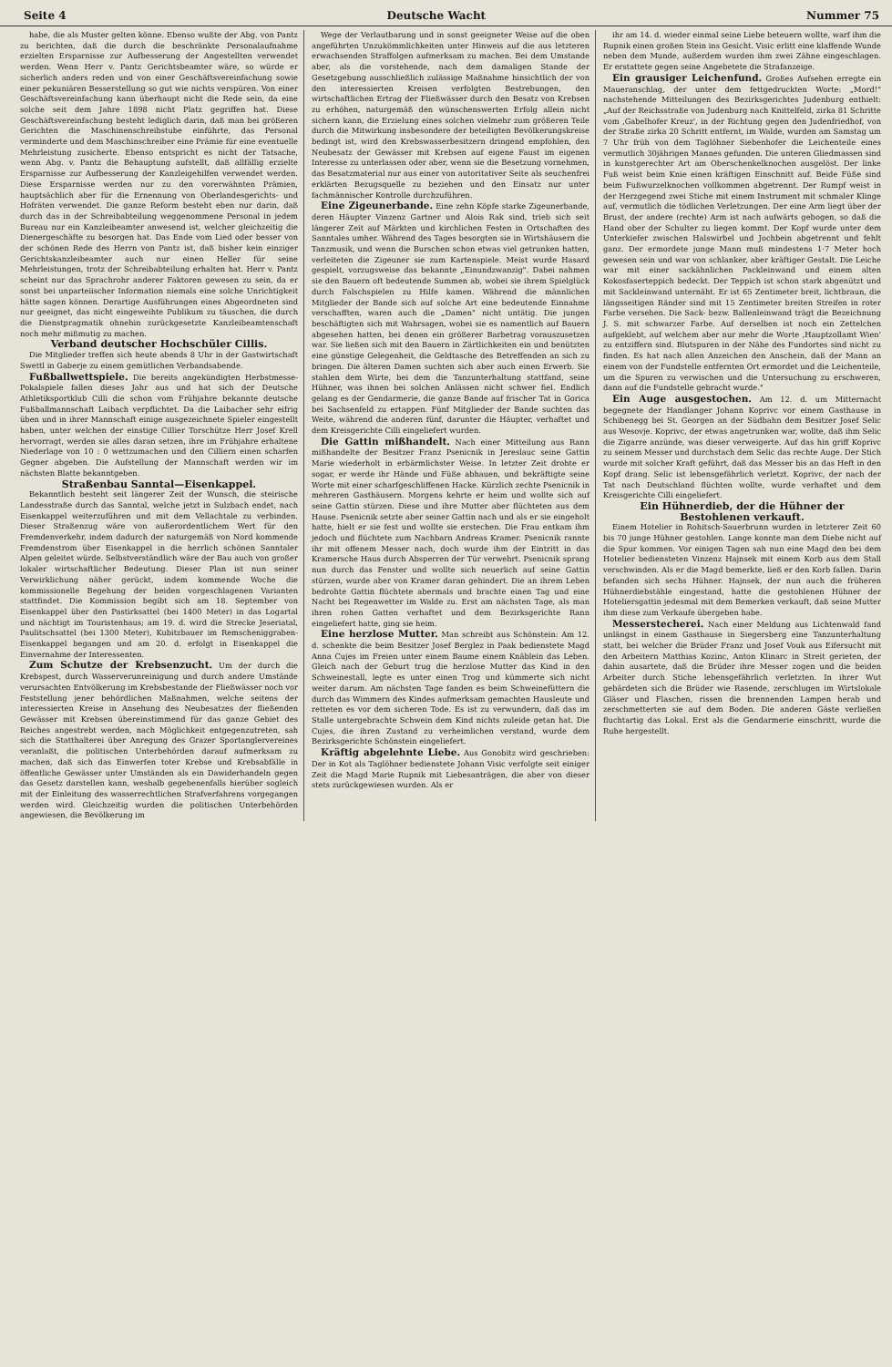Seite 4 Deutsche Wacht Nummer 75
habe, die als Muster gelten könne. Ebenso wußte der Abg. von Pantz zu berichten, daß die durch die beschränkte Personalaufnahme erzielten Ersparnisse zur Aufbesserung der Angestellten verwendet werden. Wenn Herr v. Pantz Gerichtsbeamter wäre, so würde er sicherlich anders reden und von einer Geschäftsvereinfachung sowie einer pekuniären Besserstellung so gut wie nichts verspüren. Von einer Geschäftsvereinfachung kann überhaupt nicht die Rede sein, da eine solche seit dem Jahre 1898 nicht Platz gegriffen hat. Diese Geschäftsvereinfachung besteht lediglich darin, daß man bei größeren Gerichten die Maschinenschreibstube einführte, das Personal verminderte und dem Maschinschreiber eine Prämie für eine eventuelle Mehrleistung zusicherte. Ebenso entspricht es nicht der Tatsache, wenn Abg. v. Pantz die Behauptung aufstellt, daß allfällig erzielte Ersparnisse zur Aufbesserung der Kanzleigehilfen verwendet werden. Diese Ersparnisse werden nur zu den vorerwähnten Prämien, hauptsächlich aber für die Ernennung von Oberlandesgerichts- und Hofräten verwendet. Die ganze Reform besteht eben nur darin, daß durch das in der Schreibabteilung weggenommene Personal in jedem Bureau nur ein Kanzleibeamter anwesend ist, welcher gleichzeitig die Dienergeschäfte zu besorgen hat. Das Ende vom Lied oder besser von der schönen Rede des Herrn von Pantz ist, daß bisher kein einziger Gerichtskanzleibeamter auch nur einen Heller für seine Mehrleistungen, trotz der Schreibabteilung erhalten hat. Herr v. Pantz scheint nur das Sprachrohr anderer Faktoren gewesen zu sein, da er sonst bei unparteiischer Information niemals eine solche Unrichtigkeit hätte sagen können. Derartige Ausführungen eines Abgeordneten sind nur geeignet, das nicht eingeweihte Publikum zu täuschen, die durch die Dienstpragmatik ohnehin zurückgesetzte Kanzleibeamtenschaft noch mehr mißmutig zu machen.
Verband deutscher Hochschüler Cillis.
Die Mitglieder treffen sich heute abends 8 Uhr in der Gastwirtschaft Swettl in Gaberje zu einem gemütlichen Verbandsabende.
Fußballwettspiele. Die bereits angekündigten Herbstmesse-Pokalspiele fallen dieses Jahr aus und hat sich der Deutsche Athletiksportklub Cilli die schon vom Frühjahre bekannte deutsche Fußballmannschaft Laibach verpflichtet. Da die Laibacher sehr eifrig üben und in ihrer Mannschaft einige ausgezeichnete Spieler eingestellt haben, unter welchen der einstige Cillier Torschütze Herr Josef Krell hervorragt, werden sie alles daran setzen, ihre im Frühjahre erhaltene Niederlage von 10 : 0 wettzumachen und den Cilliern einen scharfen Gegner abgeben. Die Aufstellung der Mannschaft werden wir im nächsten Blatte bekanntgeben.
Straßenbau Sanntal—Eisenkappel.
Bekanntlich besteht seit längerer Zeit der Wunsch, die steirische Landesstraße durch das Sanntal, welche jetzt in Sulzbach endet, nach Eisenkappel weiterzuführen und mit dem Vellachtale zu verbinden. Dieser Straßenzug wäre von außerordentlichem Wert für den Fremdenverkehr, indem dadurch der naturgemäß von Nord kommende Fremdenstrom über Eisenkappel in die herrlich schönen Sanntaler Alpen geleitet würde. Selbstverständlich wäre der Bau auch von großer lokaler wirtschaftlicher Bedeutung. Dieser Plan ist nun seiner Verwirklichung näher gerückt, indem kommende Woche die kommissionelle Begehung der beiden vorgeschlagenen Varianten stattfindet. Die Kommission begibt sich am 18. September von Eisenkappel über den Pastirksattel (bei 1400 Meter) in das Logartal und nächtigt im Touristenhaus; am 19. d. wird die Strecke Jeseriatal, Paulitschsattel (bei 1300 Meter), Kubitzbauer im Remscheniggraben-Eisenkappel begangen und am 20. d. erfolgt in Eisenkappel die Einvernahme der Interessenten.
Zum Schutze der Krebsenzucht. Um der durch die Krebspest, durch Wasserverunreinigung und durch andere Umstände verursachten Entvölkerung im Krebsbestande der Fließwässer noch vor Feststellung jener behördlichen Maßnahmen, welche seitens der interessierten Kreise in Ansehung des Neubesatzes der fließenden Gewässer mit Krebsen übereinstimmend für das ganze Gebiet des Reiches angestrebt werden, nach Möglichkeit entgegenzutreten, sah sich die Statthalterei über Anregung des Grazer Sportanglervereines veranlaßt, die politischen Unterbehörden darauf aufmerksam zu machen, daß sich das Einwerfen toter Krebse und Krebsabfälle in öffentliche Gewässer unter Umständen als ein Dawiderhandeln gegen das Gesetz darstellen kann, weshalb gegebenenfalls hierüber sogleich mit der Einleitung des wasserrechtlichen Strafverfahrens vorgegangen werden wird. Gleichzeitig wurden die politischen Unterbehörden angewiesen, die Bevölkerung im
Wege der Verlautbarung und in sonst geeigneter Weise auf die oben angeführten Unzukömmlichkeiten unter Hinweis auf die aus letzteren erwachsenden Straffolgen aufmerksam zu machen. Bei dem Umstande aber, als die vorstehende, nach dem damaligen Stande der Gesetzgebung ausschließlich zulässige Maßnahme hinsichtlich der von den interessierten Kreisen verfolgten Bestrebungen, den wirtschaftlichen Ertrag der Fließwässer durch den Besatz von Krebsen zu erhöhen, naturgemäß den wünschenswerten Erfolg allein nicht sichern kann, die Erzielung eines solchen vielmehr zum größeren Teile durch die Mitwirkung insbesondere der beteiligten Bevölkerungskreise bedingt ist, wird den Krebswasserbesitzern dringend empfohlen, den Neubesatz der Gewässer mit Krebsen auf eigene Faust im eigenen Interesse zu unterlassen oder aber, wenn sie die Besetzung vornehmen, das Besatzmaterial nur aus einer von autoritativer Seite als seuchenfrei erklärten Bezugsquelle zu beziehen und den Einsatz nur unter fachmännischer Kontrolle durchzuführen.
Eine Zigeunerbande. Eine zehn Köpfe starke Zigeunerbande, deren Häupter Vinzenz Gartner und Alois Rak sind, trieb sich seit längerer Zeit auf Märkten und kirchlichen Festen in Ortschaften des Sanntales umher. Während des Tages besorgten sie in Wirtshäusern die Tanzmusik, und wenn die Burschen schon etwas viel getrunken hatten, verleiteten die Zigeuner sie zum Kartenspiele. Meist wurde Hasard gespielt, vorzugsweise das bekannte „Einundzwanzig". Dabei nahmen sie den Bauern oft bedeutende Summen ab, wobei sie ihrem Spielglück durch Falschspielen zu Hilfe kamen. Während die männlichen Mitglieder der Bande sich auf solche Art eine bedeutende Einnahme verschafften, waren auch die „Damen" nicht untätig. Die jungen beschäftigten sich mit Wahrsagen, wobei sie es namentlich auf Bauern abgesehen hatten, bei denen ein größerer Barbetrag vorauszusetzen war. Sie ließen sich mit den Bauern in Zärtlichkeiten ein und benützten eine günstige Gelegenheit, die Geldtasche des Betreffenden an sich zu bringen. Die älteren Damen suchten sich aber auch einen Erwerb. Sie stahlen dem Wirte, bei dem die Tanzunterhaltung stattfand, seine Hühner, was ihnen bei solchen Anlässen nicht schwer fiel. Endlich gelang es der Gendarmerie, die ganze Bande auf frischer Tat in Gorica bei Sachsenfeld zu ertappen. Fünf Mitglieder der Bande suchten das Weite, während die anderen fünf, darunter die Häupter, verhaftet und dem Kreisgerichte Cilli eingeliefert wurden.
Die Gattin mißhandelt. Nach einer Mitteilung aus Rann mißhandelte der Besitzer Franz Psenicnik in Jereslauc seine Gattin Marie wiederholt in erbärmlichster Weise. In letzter Zeit drohte er sogar, er werde ihr Hände und Füße abhauen, und bekräftigte seine Worte mit einer scharfgeschliffenen Hacke. Kürzlich zechte Psenicnik in mehreren Gasthäusern. Morgens kehrte er heim und wollte sich auf seine Gattin stürzen. Diese und ihre Mutter aber flüchteten aus dem Hause. Psenicnik setzte aber seiner Gattin nach und als er sie eingeholt hatte, hielt er sie fest und wollte sie erstechen. Die Frau entkam ihm jedoch und flüchtete zum Nachbarn Andreas Kramer. Psenicnik rannte ihr mit offenem Messer nach, doch wurde ihm der Eintritt in das Kramersche Haus durch Absperren der Tür verwehrt. Psenicnik sprang nun durch das Fenster und wollte sich neuerlich auf seine Gattin stürzen, wurde aber von Kramer daran gehindert. Die an ihrem Leben bedrohte Gattin flüchtete abermals und brachte einen Tag und eine Nacht bei Regenwetter im Walde zu. Erst am nächsten Tage, als man ihren rohen Gatten verhaftet und dem Bezirksgerichte Rann eingeliefert hatte, ging sie heim.
Eine herzlose Mutter. Man schreibt aus Schönstein: Am 12. d. schenkte die beim Besitzer Josef Berglez in Paak bedienstete Magd Anna Cujes im Freien unter einem Baume einem Knäblein das Leben. Gleich nach der Geburt trug die herzlose Mutter das Kind in den Schweinestall, legte es unter einen Trog und kümmerte sich nicht weiter darum. Am nächsten Tage fanden es beim Schweinefüttern die durch das Wimmern des Kindes aufmerksam gemachten Hausleute und retteten es vor dem sicheren Tode. Es ist zu verwundern, daß das im Stalle untergebrachte Schwein dem Kind nichts zuleide getan hat. Die Cujes, die ihren Zustand zu verheimlichen verstand, wurde dem Bezirksgerichte Schönstein eingeliefert.
Kräftig abgelehnte Liebe. Aus Gonobitz wird geschrieben: Der in Kot als Taglöhner bedienstete Johann Visic verfolgte seit einiger Zeit die Magd Marie Rupnik mit Liebesanträgen, die aber von dieser stets zurückgewiesen wurden. Als er
ihr am 14. d. wieder einmal seine Liebe beteuern wollte, warf ihm die Rupnik einen großen Stein ins Gesicht. Visic erlitt eine klaffende Wunde neben dem Munde, außerdem wurden ihm zwei Zähne eingeschlagen. Er erstattete gegen seine Angebetete die Strafanzeige.
Ein grausiger Leichenfund. Großes Aufsehen erregte ein Maueranschlag, der unter dem fettgedruckten Worte: „Mord!" nachstehende Mitteilungen des Bezirksgerichtes Judenburg enthielt: „Auf der Reichsstraße von Judenburg nach Knittelfeld, zirka 81 Schritte vom ‚Gabelhofer Kreuz', in der Richtung gegen den Judenfriedhof, von der Straße zirka 20 Schritt entfernt, im Walde, wurden am Samstag um 7 Uhr früh von dem Taglöhner Siebenhofer die Leichenteile eines vermutlich 30jährigen Mannes gefunden. Die unteren Gliedmassen sind in kunstgerechter Art am Oberschenkelknochen ausgelöst. Der linke Fuß weist beim Knie einen kräftigen Einschnitt auf. Beide Füße sind beim Fußwurzelknochen vollkommen abgetrennt. Der Rumpf weist in der Herzgegend zwei Stiche mit einem Instrument mit schmaler Klinge auf, vermutlich die tödlichen Verletzungen. Der eine Arm liegt über der Brust, der andere (rechte) Arm ist nach aufwärts gebogen, so daß die Hand ober der Schulter zu liegen kommt. Der Kopf wurde unter dem Unterkiefer zwischen Halswirbel und Jochbein abgetrennt und fehlt ganz. Der ermordete junge Mann muß mindestens 1·7 Meter hoch gewesen sein und war von schlanker, aber kräftiger Gestalt. Die Leiche war mit einer sackähnlichen Packleinwand und einem alten Kokosfaserteppich bedeckt. Der Teppich ist schon stark abgenützt und mit Sackleinwand unternäht. Er ist 65 Zentimeter breit, lichtbraun, die längsseitigen Ränder sind mit 15 Zentimeter breiten Streifen in roter Farbe versehen. Die Sack- bezw. Ballenleinwand trägt die Bezeichnung J. S. mit schwarzer Farbe. Auf derselben ist noch ein Zettelchen aufgeklebt, auf welchem aber nur mehr die Worte ‚Hauptzollamt Wien' zu entziffern sind. Blutspuren in der Nähe des Fundortes sind nicht zu finden. Es hat nach allen Anzeichen den Anschein, daß der Mann an einem von der Fundstelle entfernten Ort ermordet und die Leichenteile, um die Spuren zu verwischen und die Untersuchung zu erschweren, dann auf die Fundstelle gebracht wurde."
Ein Auge ausgestochen. Am 12. d. um Mitternacht begegnete der Handlanger Johann Koprivc vor einem Gasthause in Schibenegg bei St. Georgen an der Südbahn dem Besitzer Josef Selic aus Wesovje. Koprivc, der etwas angetrunken war, wollte, daß ihm Selic die Zigarre anzünde, was dieser verweigerte. Auf das hin griff Koprivc zu seinem Messer und durchstach dem Selic das rechte Auge. Der Stich wurde mit solcher Kraft geführt, daß das Messer bis an das Heft in den Kopf drang. Selic ist lebensgefährlich verletzt. Koprivc, der nach der Tat nach Deutschland flüchten wollte, wurde verhaftet und dem Kreisgerichte Cilli eingeliefert.
Ein Hühnerdieb, der die Hühner der Bestohlenen verkauft.
Einem Hotelier in Rohitsch-Sauerbrunn wurden in letzterer Zeit 60 bis 70 junge Hühner gestohlen. Lange konnte man dem Diebe nicht auf die Spur kommen. Vor einigen Tagen sah nun eine Magd den bei dem Hotelier bediensteten Vinzenz Hajnsek mit einem Korb aus dem Stall verschwinden. Als er die Magd bemerkte, ließ er den Korb fallen. Darin befanden sich sechs Hühner. Hajnsek, der nun auch die früheren Hühnerdiebstähle eingestand, hatte die gestohlenen Hühner der Hoteliersgattin jedesmal mit dem Bemerken verkauft, daß seine Mutter ihm diese zum Verkaufe übergeben habe.
Messerstecherei. Nach einer Meldung aus Lichtenwald fand unlängst in einem Gasthause in Siegersberg eine Tanzunterhaltung statt, bei welcher die Brüder Franz und Josef Vouk aus Eifersucht mit den Arbeitern Matthias Kozinc, Anton Klinarc in Streit gerieten, der dahin ausartete, daß die Brüder ihre Messer zogen und die beiden Arbeiter durch Stiche lebensgefährlich verletzten. In ihrer Wut gebärdeten sich die Brüder wie Rasende, zerschlugen im Wirtslokale Gläser und Flaschen, rissen die brennenden Lampen herab und zerschmetterten sie auf dem Boden. Die anderen Gäste verließen fluchtartig das Lokal. Erst als die Gendarmerie einschritt, wurde die Ruhe hergestellt.